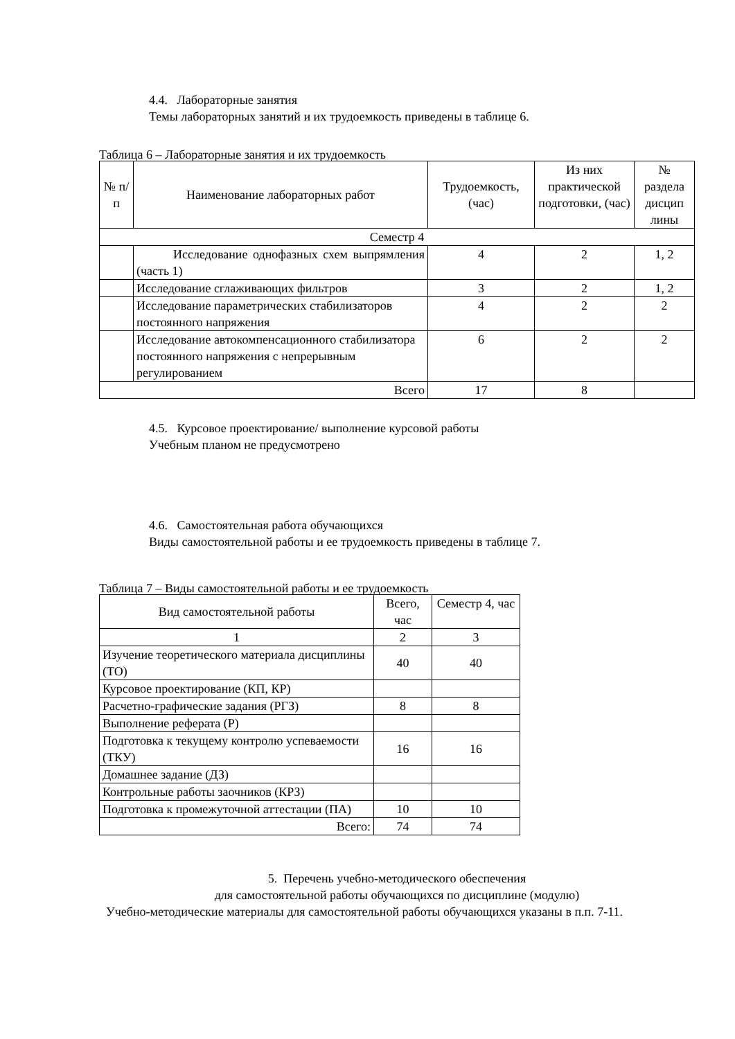4.4. Лабораторные занятия
Темы лабораторных занятий и их трудоемкость приведены в таблице 6.
Таблица 6 – Лабораторные занятия и их трудоемкость
| № п/п | Наименование лабораторных работ | Трудоемкость, (час) | Из них практической подготовки, (час) | № раздела дисцип лины |
| --- | --- | --- | --- | --- |
| Семестр 4 | | | | |
| | Исследование однофазных схем выпрямления (часть 1) | 4 | 2 | 1, 2 |
| | Исследование сглаживающих фильтров | 3 | 2 | 1, 2 |
| | Исследование параметрических стабилизаторов постоянного напряжения | 4 | 2 | 2 |
| | Исследование автокомпенсационного стабилизатора постоянного напряжения с непрерывным регулированием | 6 | 2 | 2 |
| Всего | | 17 | 8 | |
4.5. Курсовое проектирование/ выполнение курсовой работы
Учебным планом не предусмотрено
4.6. Самостоятельная работа обучающихся
Виды самостоятельной работы и ее трудоемкость приведены в таблице 7.
Таблица 7 – Виды самостоятельной работы и ее трудоемкость
| Вид самостоятельной работы | Всего, час | Семестр 4, час |
| --- | --- | --- |
| 1 | 2 | 3 |
| Изучение теоретического материала дисциплины (ТО) | 40 | 40 |
| Курсовое проектирование (КП, КР) | | |
| Расчетно-графические задания (РГЗ) | 8 | 8 |
| Выполнение реферата (Р) | | |
| Подготовка к текущему контролю успеваемости (ТКУ) | 16 | 16 |
| Домашнее задание (ДЗ) | | |
| Контрольные работы заочников (КРЗ) | | |
| Подготовка к промежуточной аттестации (ПА) | 10 | 10 |
| Всего: | 74 | 74 |
5. Перечень учебно-методического обеспечения
для самостоятельной работы обучающихся по дисциплине (модулю)
Учебно-методические материалы для самостоятельной работы обучающихся указаны в п.п. 7-11.